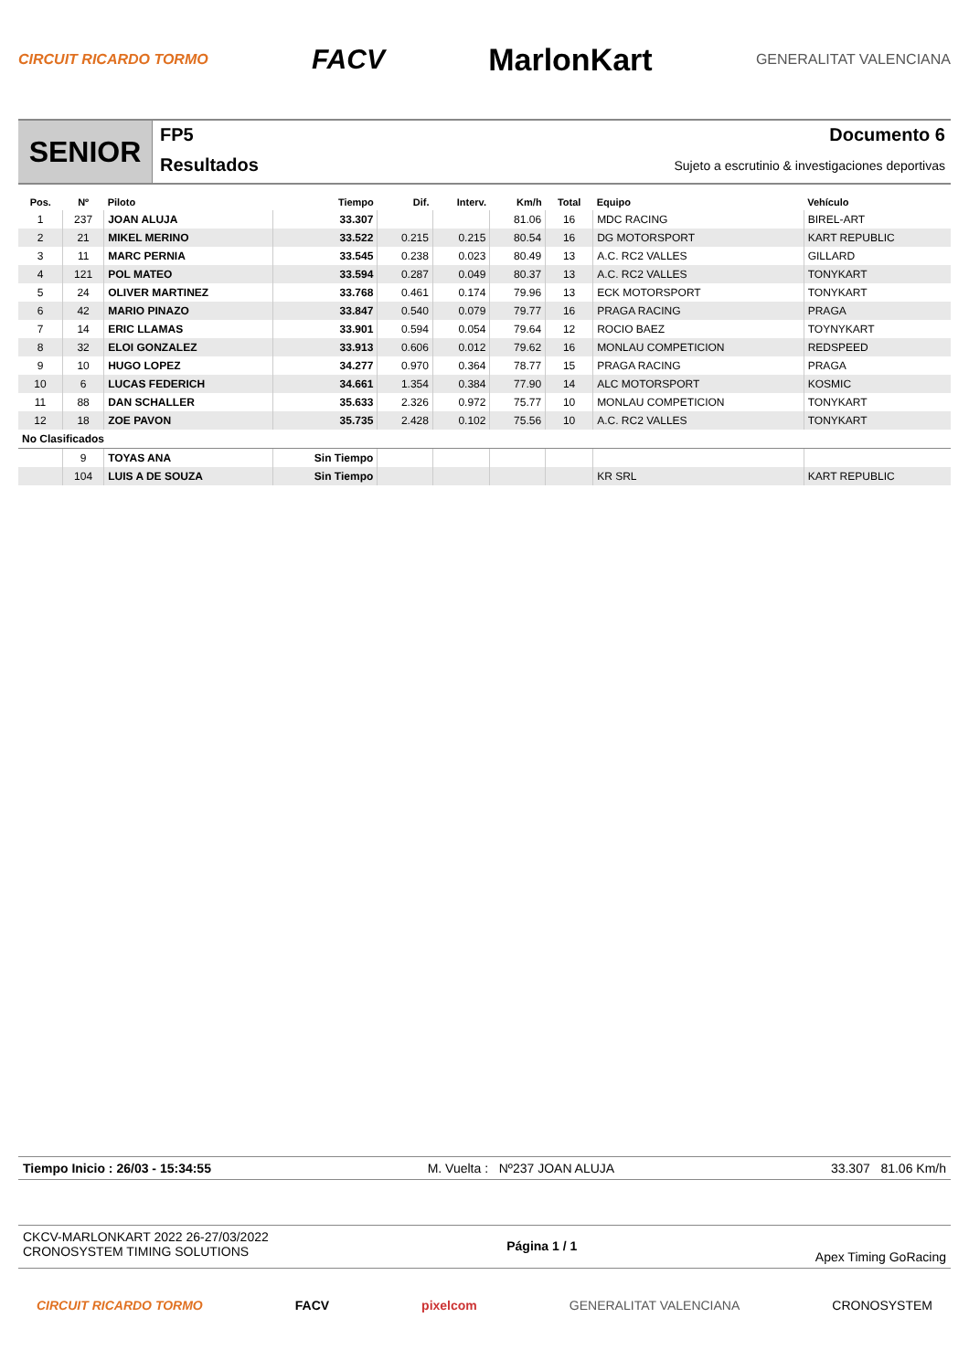CIRCUIT RICARDO TORMO FACV MarlonKart GENERALITAT VALENCIANA
SENIOR
FP5
Resultados
Documento 6
Sujeto a escrutinio & investigaciones deportivas
| Pos. | Nº | Piloto | Tiempo | Dif. | Interv. | Km/h | Total | Equipo | Vehículo |
| --- | --- | --- | --- | --- | --- | --- | --- | --- | --- |
| 1 | 237 | JOAN ALUJA | 33.307 | | | 81.06 | 16 | MDC RACING | BIREL-ART |
| 2 | 21 | MIKEL MERINO | 33.522 | 0.215 | 0.215 | 80.54 | 16 | DG MOTORSPORT | KART REPUBLIC |
| 3 | 11 | MARC PERNIA | 33.545 | 0.238 | 0.023 | 80.49 | 13 | A.C. RC2 VALLES | GILLARD |
| 4 | 121 | POL MATEO | 33.594 | 0.287 | 0.049 | 80.37 | 13 | A.C. RC2 VALLES | TONYKART |
| 5 | 24 | OLIVER MARTINEZ | 33.768 | 0.461 | 0.174 | 79.96 | 13 | ECK MOTORSPORT | TONYKART |
| 6 | 42 | MARIO PINAZO | 33.847 | 0.540 | 0.079 | 79.77 | 16 | PRAGA RACING | PRAGA |
| 7 | 14 | ERIC LLAMAS | 33.901 | 0.594 | 0.054 | 79.64 | 12 | ROCIO BAEZ | TOYNYKART |
| 8 | 32 | ELOI GONZALEZ | 33.913 | 0.606 | 0.012 | 79.62 | 16 | MONLAU COMPETICION | REDSPEED |
| 9 | 10 | HUGO LOPEZ | 34.277 | 0.970 | 0.364 | 78.77 | 15 | PRAGA RACING | PRAGA |
| 10 | 6 | LUCAS FEDERICH | 34.661 | 1.354 | 0.384 | 77.90 | 14 | ALC MOTORSPORT | KOSMIC |
| 11 | 88 | DAN SCHALLER | 35.633 | 2.326 | 0.972 | 75.77 | 10 | MONLAU COMPETICION | TONYKART |
| 12 | 18 | ZOE PAVON | 35.735 | 2.428 | 0.102 | 75.56 | 10 | A.C. RC2 VALLES | TONYKART |
| No Clasificados | | | | | | | | | |
| | 9 | TOYAS ANA | Sin Tiempo | | | | | | |
| | 104 | LUIS A DE SOUZA | Sin Tiempo | | | | | KR SRL | KART REPUBLIC |
Tiempo Inicio : 26/03 - 15:34:55 M. Vuelta : Nº237 JOAN ALUJA 33.307 81.06 Km/h
CKCV-MARLONKART 2022 26-27/03/2022
CRONOSYSTEM TIMING SOLUTIONS
Página 1 / 1
Apex Timing GoRacing
CIRCUIT RICARDO TORMO FACV pixelcom GENERALITAT VALENCIANA CRONOSYSTEM